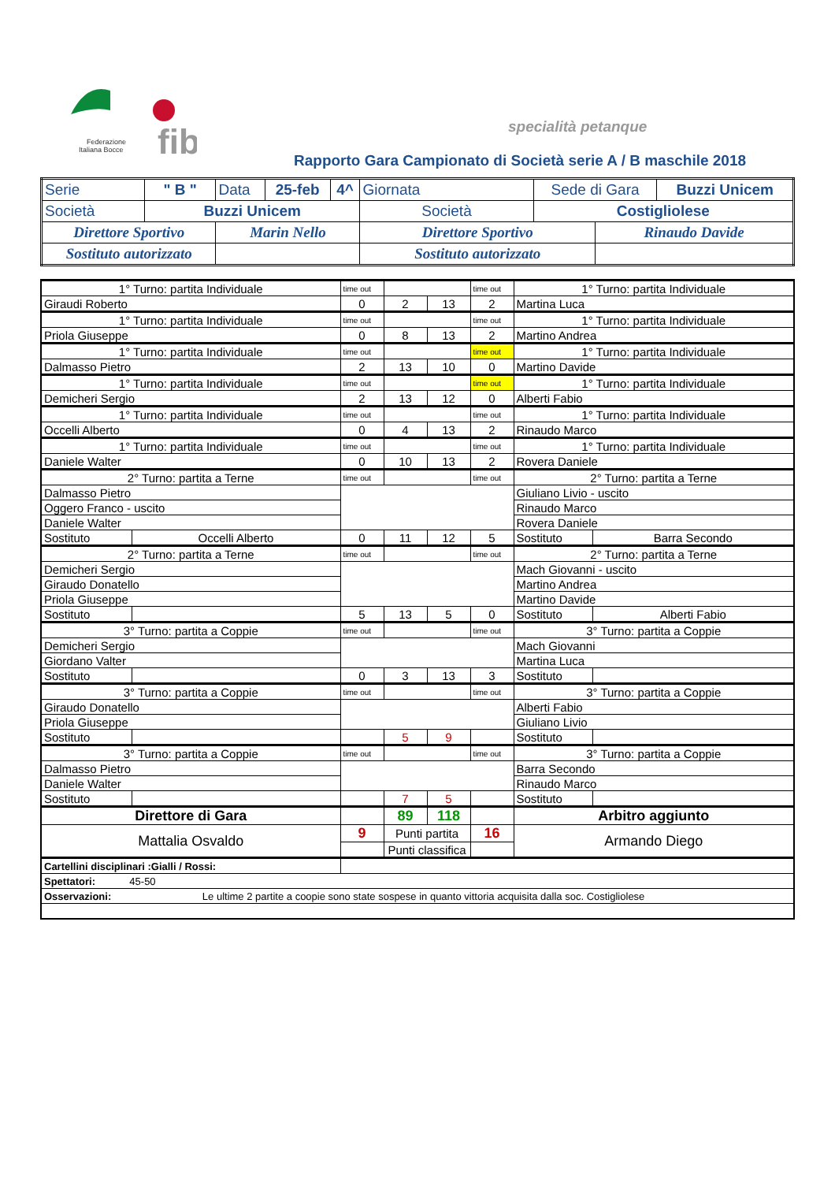fib
Federazione
Italiana Bocce
specialità petanque
Rapporto Gara Campionato di Società serie A / B maschile 2018
| Serie | " B " | Data | 25-feb | 4^ | Giornata | Sede di Gara | | Buzzi Unicem |
| Società | Buzzi Unicem | | | | Società | Costigliolese | | |
| Direttore Sportivo | | Marin Nello | | | Direttore Sportivo | | Rinaudo Davide | |
| Sostituto autorizzato | | | | | Sostituto autorizzato | | | |
| 1° Turno: partita Individuale | | time out | | | time out | 1° Turno: partita Individuale | |
| Giraudi Roberto | | 0 | 2 | 13 | 2 | Martina Luca | |
| 1° Turno: partita Individuale | | time out | | | time out | 1° Turno: partita Individuale | |
| Priola Giuseppe | | 0 | 8 | 13 | 2 | Martino Andrea | |
| 1° Turno: partita Individuale | | time out | | | time out | 1° Turno: partita Individuale | |
| Dalmasso Pietro | | 2 | 13 | 10 | 0 | Martino Davide | |
| 1° Turno: partita Individuale | | time out | | | time out | 1° Turno: partita Individuale | |
| Demicheri Sergio | | 2 | 13 | 12 | 0 | Alberti Fabio | |
| 1° Turno: partita Individuale | | time out | | | time out | 1° Turno: partita Individuale | |
| Occelli Alberto | | 0 | 4 | 13 | 2 | Rinaudo Marco | |
| 1° Turno: partita Individuale | | time out | | | time out | 1° Turno: partita Individuale | |
| Daniele Walter | | 0 | 10 | 13 | 2 | Rovera Daniele | |
| 2° Turno: partita a Terne | | time out | | | time out | 2° Turno: partita a Terne | |
| Dalmasso Pietro | | | | | | Giuliano Livio - uscito | |
| Oggero Franco - uscito | | | | | | Rinaudo Marco | |
| Daniele Walter | | | | | | Rovera Daniele | |
| Sostituto | Occelli Alberto | 0 | 11 | 12 | 5 | Sostituto | Barra Secondo |
| 2° Turno: partita a Terne | | time out | | | time out | 2° Turno: partita a Terne | |
| Demicheri Sergio | | | | | | Mach Giovanni - uscito | |
| Giraudo Donatello | | | | | | Martino Andrea | |
| Priola Giuseppe | | | | | | Martino Davide | |
| Sostituto | | 5 | 13 | 5 | 0 | Sostituto | Alberti Fabio |
| 3° Turno: partita a Coppie | | time out | | | time out | 3° Turno: partita a Coppie | |
| Demicheri Sergio | | | | | | Mach Giovanni | |
| Giordano Valter | | | | | | Martina Luca | |
| Sostituto | | 0 | 3 | 13 | 3 | Sostituto | |
| 3° Turno: partita a Coppie | | time out | | | time out | 3° Turno: partita a Coppie | |
| Giraudo Donatello | | | | | | Alberti Fabio | |
| Priola Giuseppe | | | | | | Giuliano Livio | |
| Sostituto | | | 5 | 9 | | Sostituto | |
| 3° Turno: partita a Coppie | | time out | | | time out | 3° Turno: partita a Coppie | |
| Dalmasso Pietro | | | | | | Barra Secondo | |
| Daniele Walter | | | | | | Rinaudo Marco | |
| Sostituto | | | 7 | 5 | | Sostituto | |
| Direttore di Gara | | | 89 | 118 | | Arbitro aggiunto | |
| Mattalia Osvaldo | | 9 | Punti partita | | 16 | Armando Diego | |
| | | | Punti classifica | | | | |
| Cartellini disciplinari :Gialli / Rossi: | | | | | | | |
| Spettatori: 45-50 | | | | | | | |
| Osservazioni: Le ultime 2 partite a coopie sono state sospese in quanto vittoria acquisita dalla soc. Costigliolese | | | | | | | |